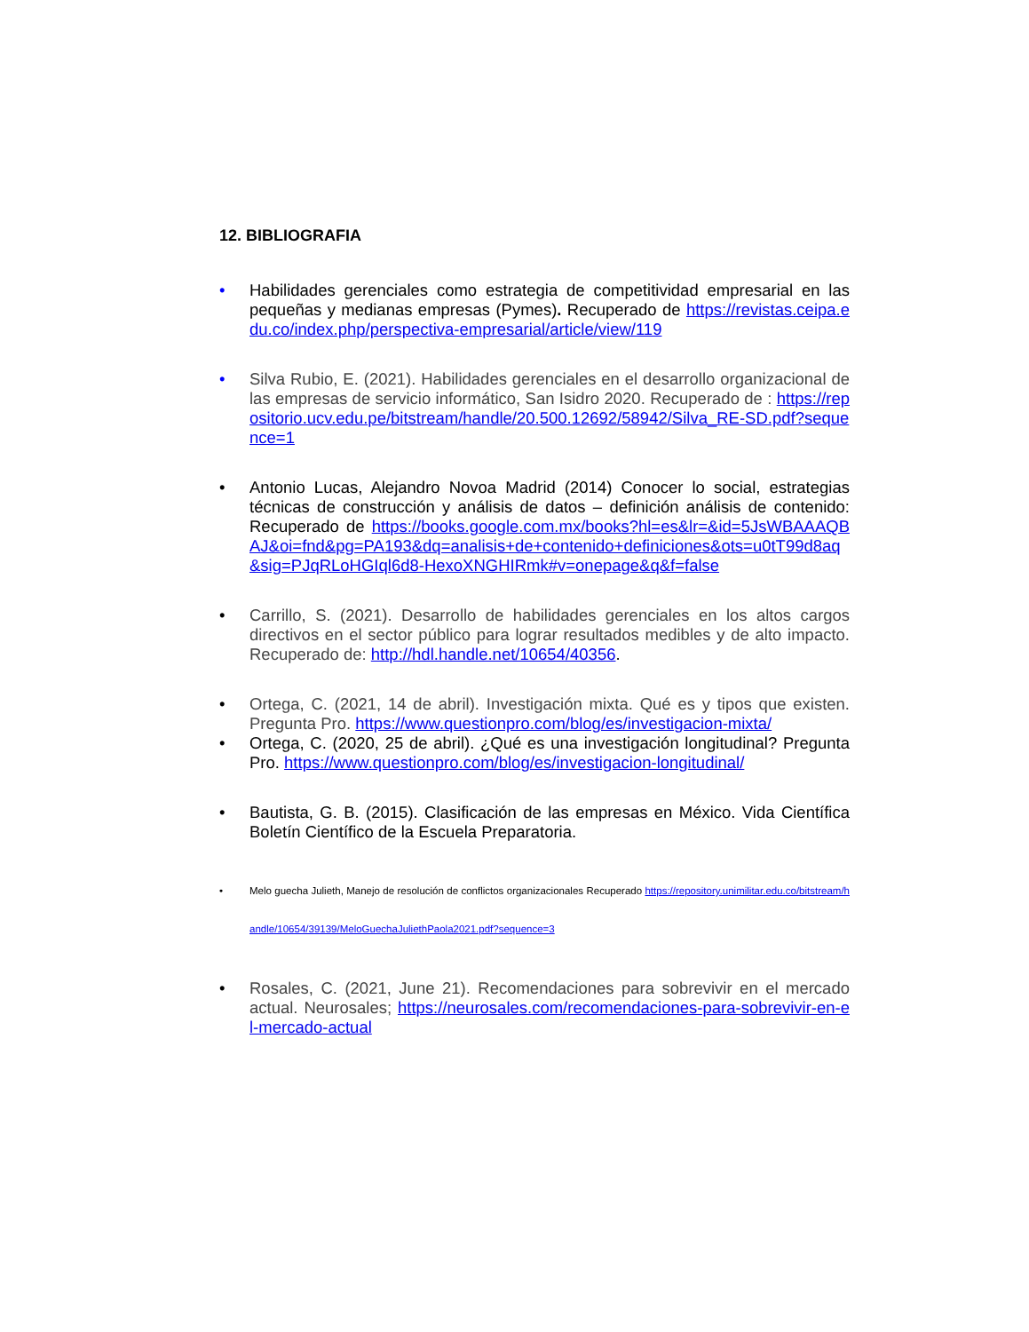12. BIBLIOGRAFIA
• Habilidades gerenciales como estrategia de competitividad empresarial en las pequeñas y medianas empresas (Pymes). Recuperado de https://revistas.ceipa.edu.co/index.php/perspectiva-empresarial/article/view/119
• Silva Rubio, E. (2021). Habilidades gerenciales en el desarrollo organizacional de las empresas de servicio informático, San Isidro 2020. Recuperado de : https://repositorio.ucv.edu.pe/bitstream/handle/20.500.12692/58942/Silva_RE-SD.pdf?sequence=1
• Antonio Lucas, Alejandro Novoa Madrid (2014) Conocer lo social, estrategias técnicas de construcción y análisis de datos – definición análisis de contenido: Recuperado de https://books.google.com.mx/books?hl=es&lr=&id=5JsWBAAAQBAJ&oi=fnd&pg=PA193&dq=analisis+de+contenido+definiciones&ots=u0tT99d8aq&sig=PJqRLoHGIql6d8-HexoXNGHIRmk#v=onepage&q&f=false
• Carrillo, S. (2021). Desarrollo de habilidades gerenciales en los altos cargos directivos en el sector público para lograr resultados medibles y de alto impacto. Recuperado de: http://hdl.handle.net/10654/40356.
• Ortega, C. (2021, 14 de abril). Investigación mixta. Qué es y tipos que existen. Pregunta Pro. https://www.questionpro.com/blog/es/investigacion-mixta/
• Ortega, C. (2020, 25 de abril). ¿Qué es una investigación longitudinal? Pregunta Pro. https://www.questionpro.com/blog/es/investigacion-longitudinal/
• Bautista, G. B. (2015). Clasificación de las empresas en México. Vida Científica Boletín Científico de la Escuela Preparatoria.
• Melo guecha Julieth, Manejo de resolución de conflictos organizacionales Recuperado https://repository.unimilitar.edu.co/bitstream/handle/10654/39139/MeloGuechaJuliethPaola2021.pdf?sequence=3
• Rosales, C. (2021, June 21). Recomendaciones para sobrevivir en el mercado actual. Neurosales; https://neurosales.com/recomendaciones-para-sobrevivir-en-el-mercado-actual